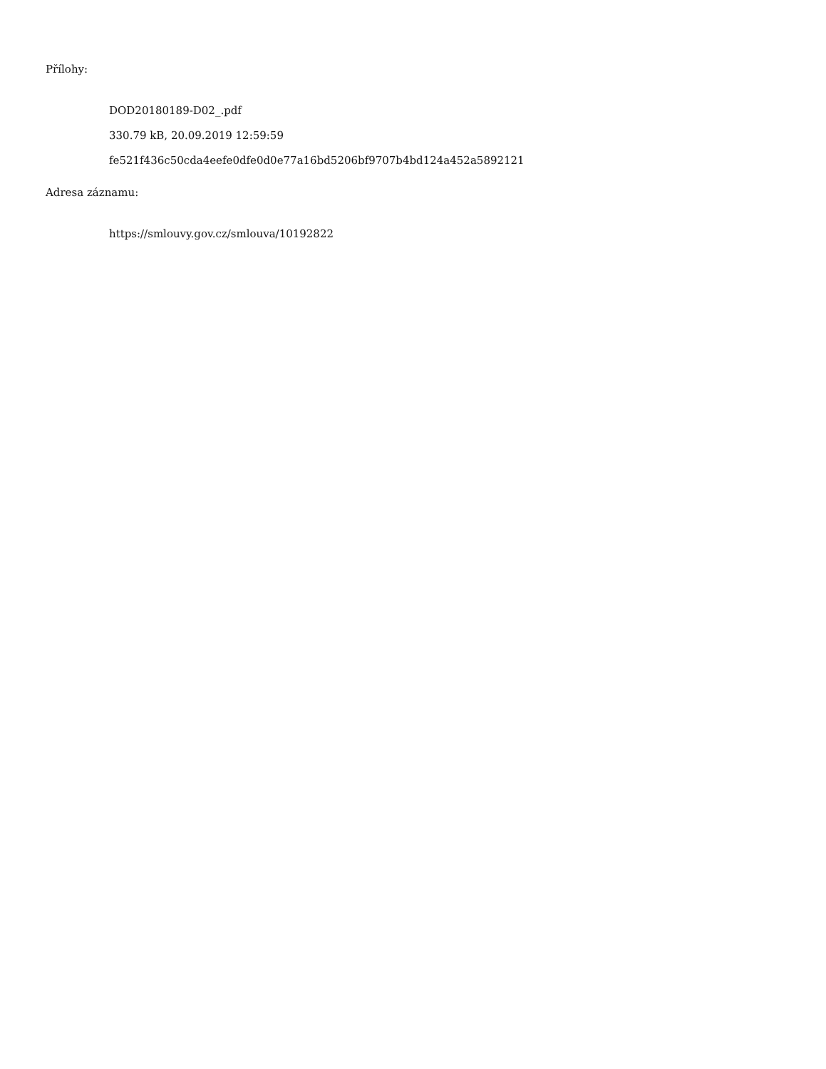Přílohy:
DOD20180189-D02_.pdf
330.79 kB, 20.09.2019 12:59:59
fe521f436c50cda4eefe0dfe0d0e77a16bd5206bf9707b4bd124a452a5892121
Adresa záznamu:
https://smlouvy.gov.cz/smlouva/10192822